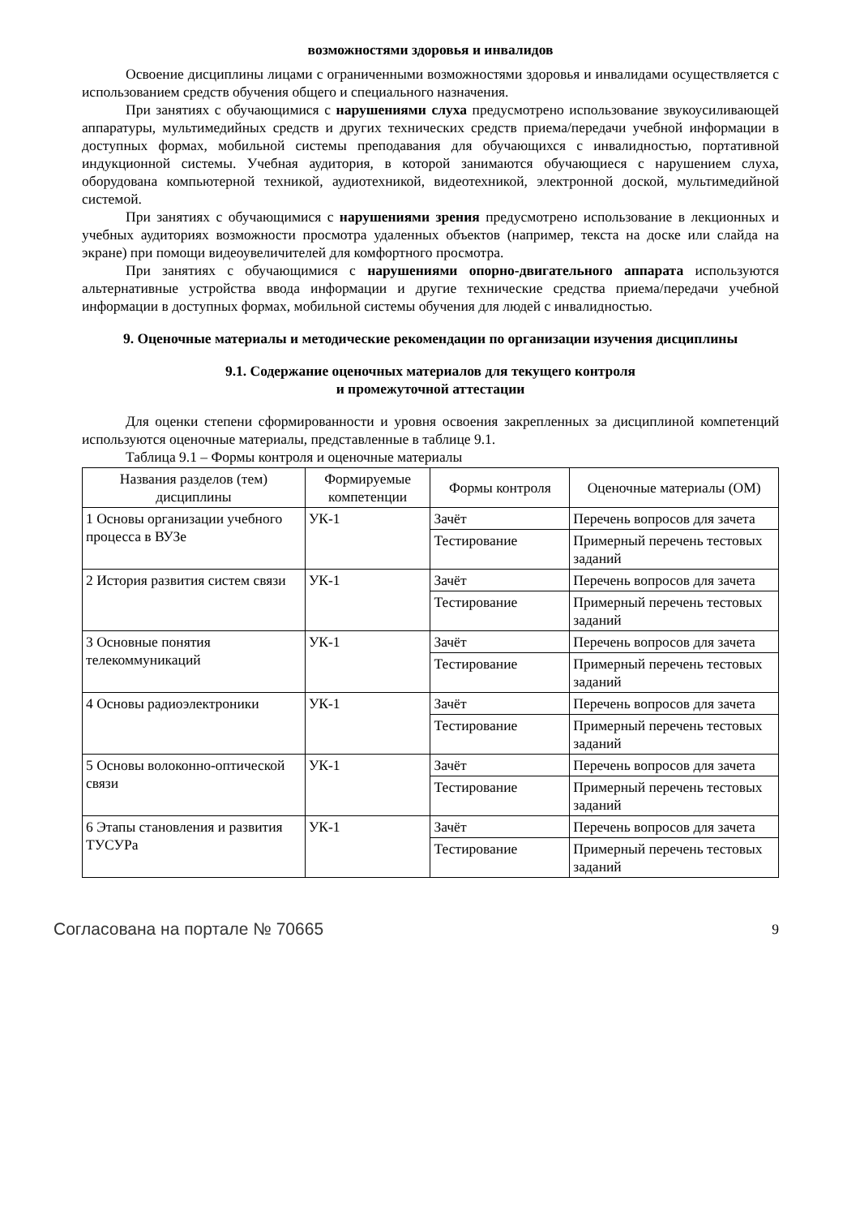возможностями здоровья и инвалидов
Освоение дисциплины лицами с ограниченными возможностями здоровья и инвалидами осуществляется с использованием средств обучения общего и специального назначения.
При занятиях с обучающимися с нарушениями слуха предусмотрено использование звукоусиливающей аппаратуры, мультимедийных средств и других технических средств приема/передачи учебной информации в доступных формах, мобильной системы преподавания для обучающихся с инвалидностью, портативной индукционной системы. Учебная аудитория, в которой занимаются обучающиеся с нарушением слуха, оборудована компьютерной техникой, аудиотехникой, видеотехникой, электронной доской, мультимедийной системой.
При занятиях с обучающимися с нарушениями зрения предусмотрено использование в лекционных и учебных аудиториях возможности просмотра удаленных объектов (например, текста на доске или слайда на экране) при помощи видеоувеличителей для комфортного просмотра.
При занятиях с обучающимися с нарушениями опорно-двигательного аппарата используются альтернативные устройства ввода информации и другие технические средства приема/передачи учебной информации в доступных формах, мобильной системы обучения для людей с инвалидностью.
9. Оценочные материалы и методические рекомендации по организации изучения дисциплины
9.1. Содержание оценочных материалов для текущего контроля
и промежуточной аттестации
Для оценки степени сформированности и уровня освоения закрепленных за дисциплиной компетенций используются оценочные материалы, представленные в таблице 9.1.
Таблица 9.1 – Формы контроля и оценочные материалы
| Названия разделов (тем) дисциплины | Формируемые компетенции | Формы контроля | Оценочные материалы (ОМ) |
| --- | --- | --- | --- |
| 1 Основы организации учебного процесса в ВУЗе | УК-1 | Зачёт | Перечень вопросов для зачета |
| | | Тестирование | Примерный перечень тестовых заданий |
| 2 История развития систем связи | УК-1 | Зачёт | Перечень вопросов для зачета |
| | | Тестирование | Примерный перечень тестовых заданий |
| 3 Основные понятия телекоммуникаций | УК-1 | Зачёт | Перечень вопросов для зачета |
| | | Тестирование | Примерный перечень тестовых заданий |
| 4 Основы радиоэлектроники | УК-1 | Зачёт | Перечень вопросов для зачета |
| | | Тестирование | Примерный перечень тестовых заданий |
| 5 Основы волоконно-оптической связи | УК-1 | Зачёт | Перечень вопросов для зачета |
| | | Тестирование | Примерный перечень тестовых заданий |
| 6 Этапы становления и развития ТУСУРа | УК-1 | Зачёт | Перечень вопросов для зачета |
| | | Тестирование | Примерный перечень тестовых заданий |
Согласована на портале № 70665 9